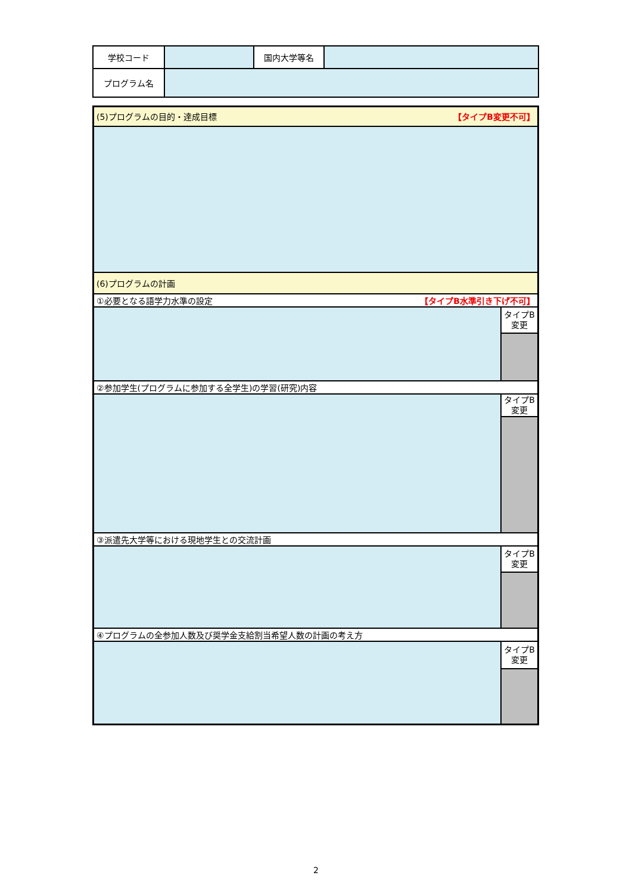| 学校コード | | 国内大学等名 | |
| プログラム名 | | | |
| (5)プログラムの目的・達成目標 【タイプB変更不可】 | |
| (6)プログラムの計画 | |
| ①必要となる語学力水準の設定 【タイプB水準引き下げ不可】 | |
| | タイプB 変更 |
| ②参加学生(プログラムに参加する全学生)の学習(研究)内容 | |
| | タイプB 変更 |
| ③派遣先大学等における現地学生との交流計画 | |
| | タイプB 変更 |
| ④プログラムの全参加人数及び奨学金支給割当希望人数の計画の考え方 | |
| | タイプB 変更 |
2